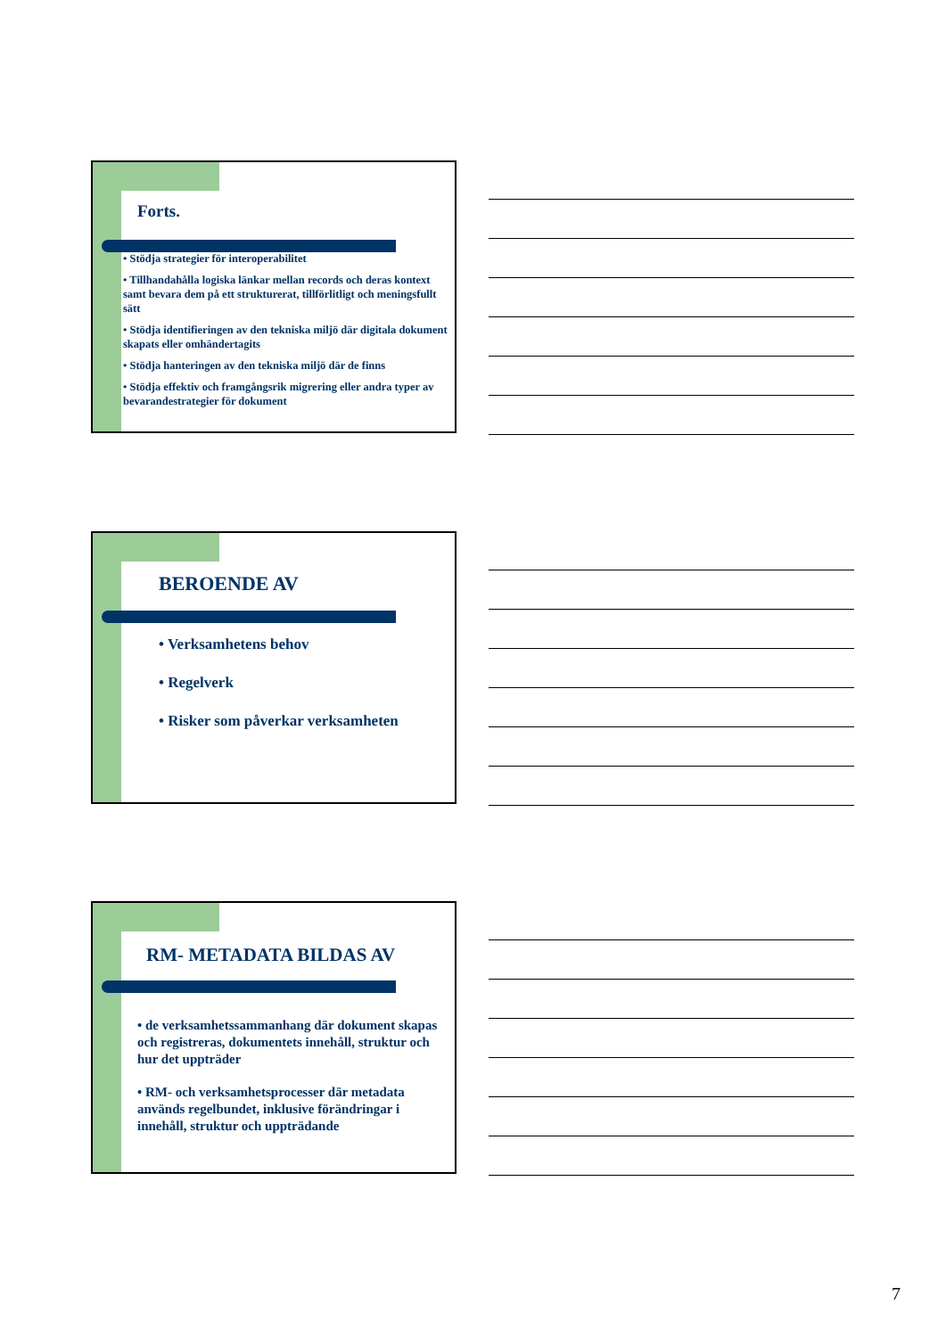Forts.
• Stödja strategier för interoperabilitet
• Tillhandahålla logiska länkar mellan records och deras kontext samt bevara dem på ett strukturerat, tillförlitligt och meningsfullt sätt
• Stödja identifieringen av den tekniska miljö där digitala dokument skapats eller omhändertagits
• Stödja hanteringen av den tekniska miljö där de finns
• Stödja effektiv och framgångsrik migrering eller andra typer av bevarandestrategier för dokument
BEROENDE AV
• Verksamhetens behov
• Regelverk
• Risker som påverkar verksamheten
RM- METADATA BILDAS AV
• de verksamhetssammanhang där dokument skapas och registreras, dokumentets innehåll, struktur och hur det uppträder
• RM- och verksamhetsprocesser där metadata används regelbundet, inklusive förändringar i innehåll, struktur och uppträdande
7